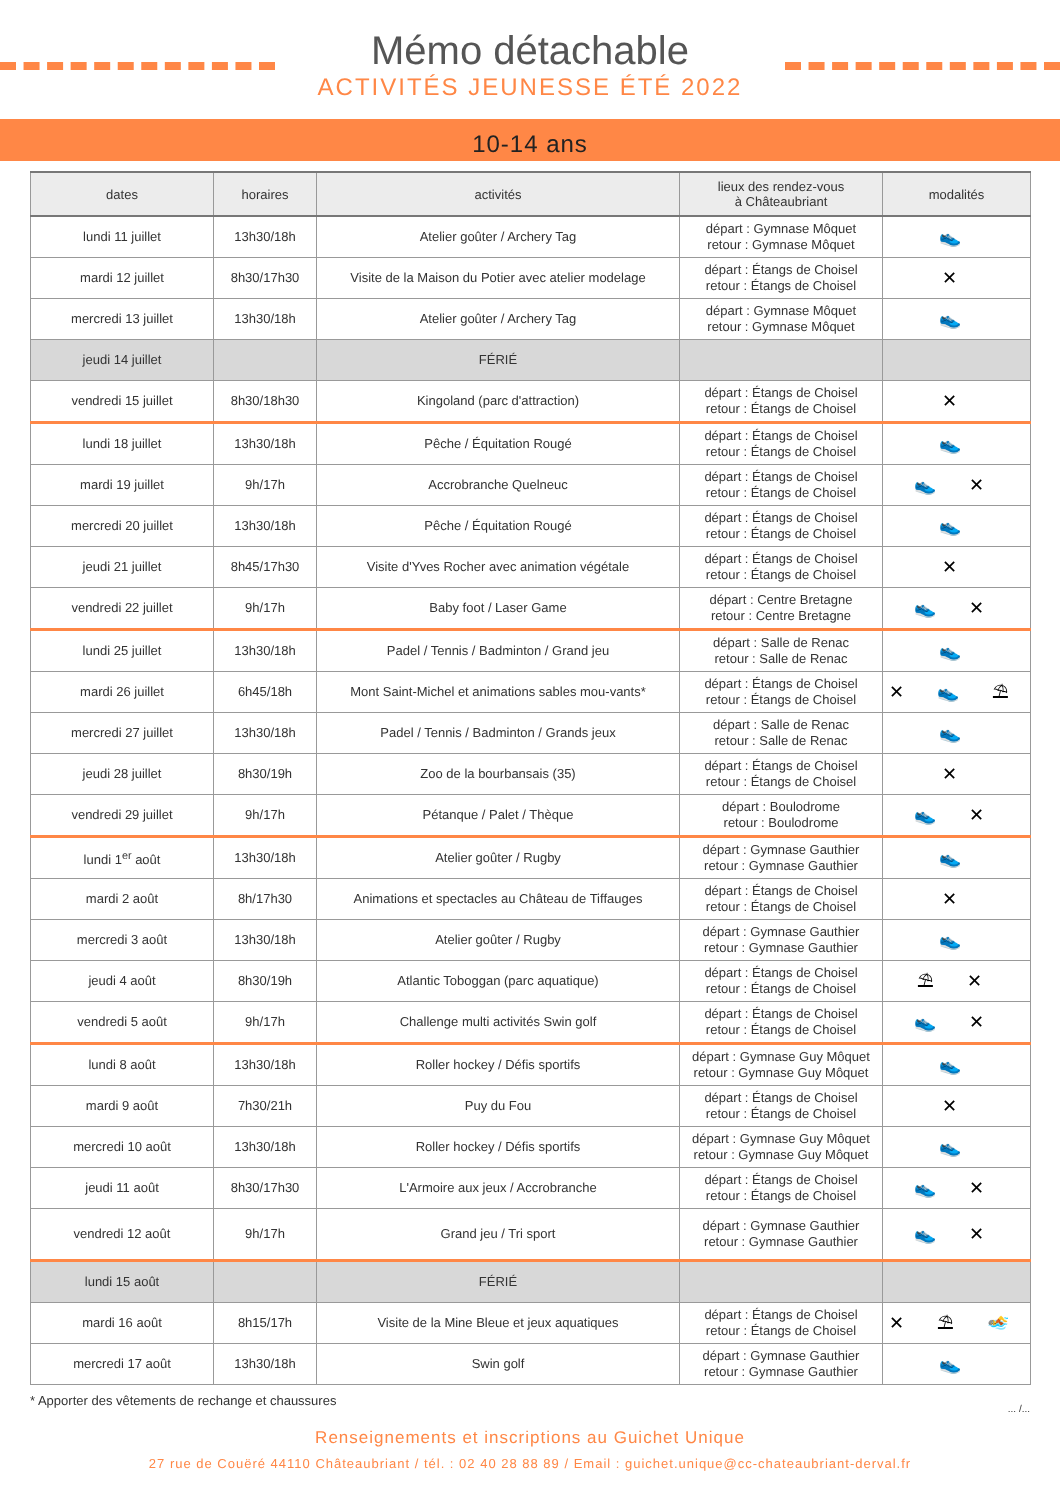Mémo détachable
ACTIVITÉS JEUNESSE ÉTÉ 2022
10-14 ans
| dates | horaires | activités | lieux des rendez-vous à Châteaubriant | modalités |
| --- | --- | --- | --- | --- |
| lundi 11 juillet | 13h30/18h | Atelier goûter / Archery Tag | départ : Gymnase Môquet retour : Gymnase Môquet | 👟 |
| mardi 12 juillet | 8h30/17h30 | Visite de la Maison du Potier avec atelier modelage | départ : Étangs de Choisel retour : Étangs de Choisel | ✕ |
| mercredi 13 juillet | 13h30/18h | Atelier goûter / Archery Tag | départ : Gymnase Môquet retour : Gymnase Môquet | 👟 |
| jeudi 14 juillet | | FÉRIÉ | | |
| vendredi 15 juillet | 8h30/18h30 | Kingoland (parc d'attraction) | départ : Étangs de Choisel retour : Étangs de Choisel | ✕ |
| lundi 18 juillet | 13h30/18h | Pêche / Équitation Rougé | départ : Étangs de Choisel retour : Étangs de Choisel | 👟 |
| mardi 19 juillet | 9h/17h | Accrobranche Quelneuc | départ : Étangs de Choisel retour : Étangs de Choisel | 👟 ✕ |
| mercredi 20 juillet | 13h30/18h | Pêche / Équitation Rougé | départ : Étangs de Choisel retour : Étangs de Choisel | 👟 |
| jeudi 21 juillet | 8h45/17h30 | Visite d'Yves Rocher avec animation végétale | départ : Étangs de Choisel retour : Étangs de Choisel | ✕ |
| vendredi 22 juillet | 9h/17h | Baby foot / Laser Game | départ : Centre Bretagne retour : Centre Bretagne | 👟 ✕ |
| lundi 25 juillet | 13h30/18h | Padel / Tennis / Badminton / Grand jeu | départ : Salle de Renac retour : Salle de Renac | 👟 |
| mardi 26 juillet | 6h45/18h | Mont Saint-Michel et animations sables mou-vants* | départ : Étangs de Choisel retour : Étangs de Choisel | ✕ 👟 ⛱ |
| mercredi 27 juillet | 13h30/18h | Padel / Tennis / Badminton / Grands jeux | départ : Salle de Renac retour : Salle de Renac | 👟 |
| jeudi 28 juillet | 8h30/19h | Zoo de la bourbansais (35) | départ : Étangs de Choisel retour : Étangs de Choisel | ✕ |
| vendredi 29 juillet | 9h/17h | Pétanque / Palet / Thèque | départ : Boulodrome retour : Boulodrome | 👟 ✕ |
| lundi 1<sup>er</sup> août | 13h30/18h | Atelier goûter / Rugby | départ : Gymnase Gauthier retour : Gymnase Gauthier | 👟 |
| mardi 2 août | 8h/17h30 | Animations et spectacles au Château de Tiffauges | départ : Étangs de Choisel retour : Étangs de Choisel | ✕ |
| mercredi 3 août | 13h30/18h | Atelier goûter / Rugby | départ : Gymnase Gauthier retour : Gymnase Gauthier | 👟 |
| jeudi 4 août | 8h30/19h | Atlantic Toboggan (parc aquatique) | départ : Étangs de Choisel retour : Étangs de Choisel | ⛱ ✕ |
| vendredi 5 août | 9h/17h | Challenge multi activités Swin golf | départ : Étangs de Choisel retour : Étangs de Choisel | 👟 ✕ |
| lundi 8 août | 13h30/18h | Roller hockey / Défis sportifs | départ : Gymnase Guy Môquet retour : Gymnase Guy Môquet | 👟 |
| mardi 9 août | 7h30/21h | Puy du Fou | départ : Étangs de Choisel retour : Étangs de Choisel | ✕ |
| mercredi 10 août | 13h30/18h | Roller hockey / Défis sportifs | départ : Gymnase Guy Môquet retour : Gymnase Guy Môquet | 👟 |
| jeudi 11 août | 8h30/17h30 | L'Armoire aux jeux / Accrobranche | départ : Étangs de Choisel retour : Étangs de Choisel | 👟 ✕ |
| vendredi 12 août | 9h/17h | Grand jeu / Tri sport | départ : Gymnase Gauthier retour : Gymnase Gauthier | 👟 ✕ |
| lundi 15 août | | FÉRIÉ | | |
| mardi 16 août | 8h15/17h | Visite de la Mine Bleue et jeux aquatiques | départ : Étangs de Choisel retour : Étangs de Choisel | ✕ ⛱ 🏊 |
| mercredi 17 août | 13h30/18h | Swin golf | départ : Gymnase Gauthier retour : Gymnase Gauthier | 👟 |
* Apporter des vêtements de rechange et chaussures... /...
Renseignements et inscriptions au Guichet Unique
27 rue de Couëré 44110 Châteaubriant / tél. : 02 40 28 88 89 / Email : guichet.unique@cc-chateaubriant-derval.fr